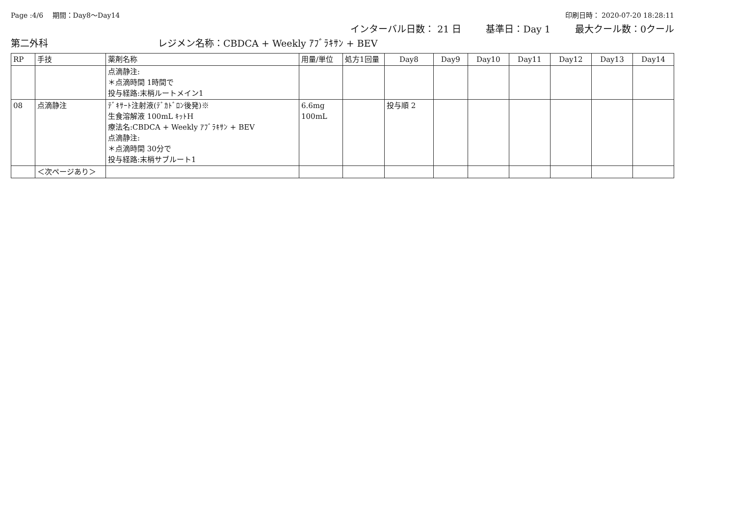Page :4/6　 期間：Day8～Day14 印刷日時： 2020-07-20 18:28:11
インターバル日数： 21 日 基準日：Day 1 最大クール数：0クール
第二外科 レジメン名称：CBDCA + Weekly ｱﾌﾞﾗｷｻﾝ + BEV
| RP | 手技 | 薬剤名称 | 用量/単位 | 処方1回量 | Day8 | Day9 | Day10 | Day11 | Day12 | Day13 | Day14 |
| --- | --- | --- | --- | --- | --- | --- | --- | --- | --- | --- | --- |
| | | 点滴静注: ＊点滴時間 1時間で 投与経路:末梢ルートメイン1 | | | | | | | | | |
| 08 | 点滴静注 | ﾃﾞｷｻｰﾄ注射液(ﾃﾞｶﾄﾞﾛﾝ後発)※ 生食溶解液 100mL ｷｯﾄH 療法名:CBDCA + Weekly ｱﾌﾞﾗｷｻﾝ + BEV 点滴静注: ＊点滴時間 30分で 投与経路:末梢サブルート1 | 6.6mg 100mL | | 投与順 2 | | | | | | |
| | ＜次ページあり＞ | | | | | | | | | | |